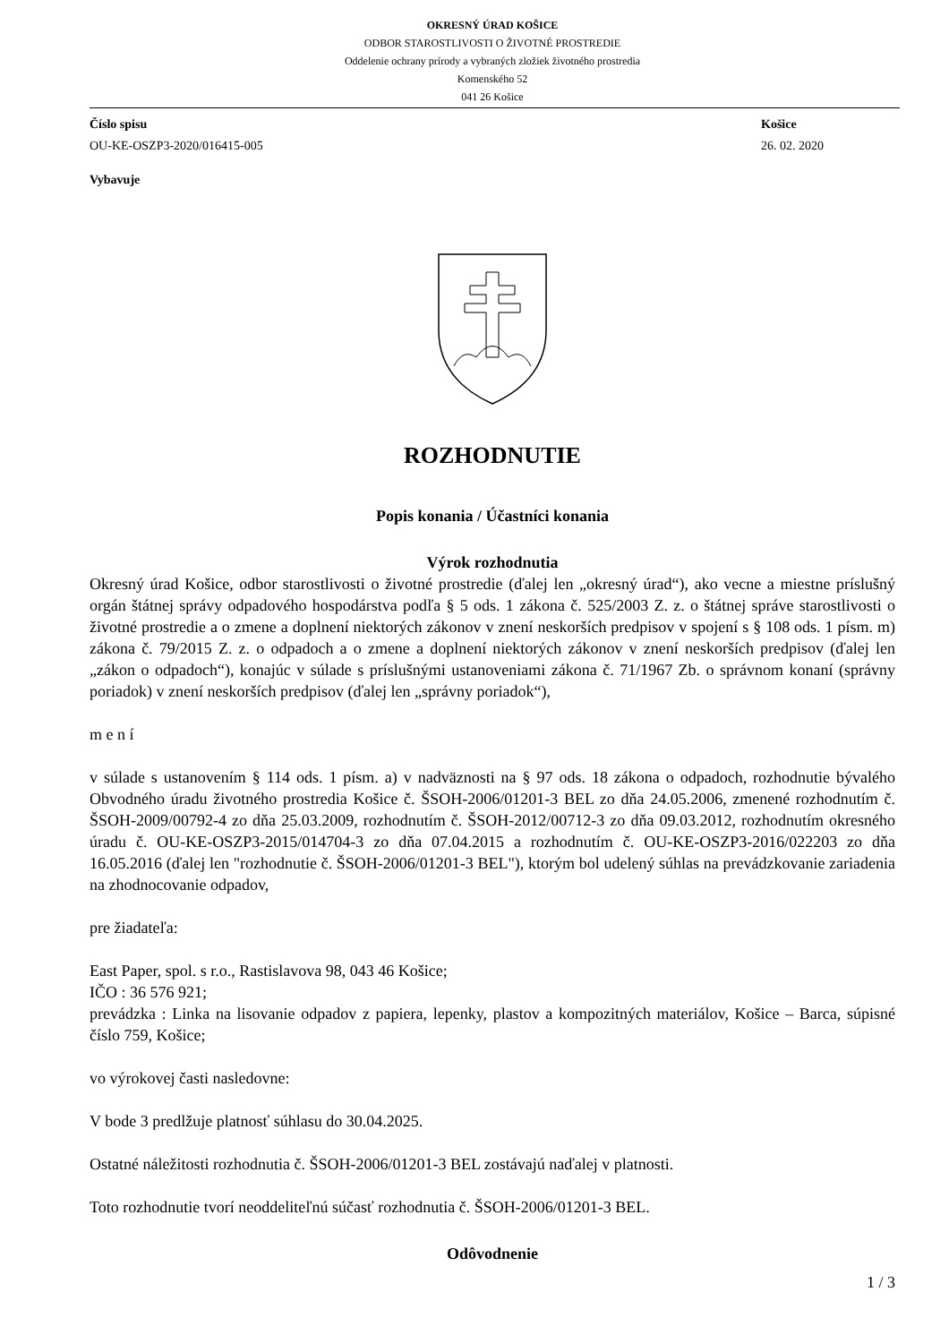OKRESNÝ ÚRAD KOŠICE
ODBOR STAROSTLIVOSTI O ŽIVOTNÉ PROSTREDIE
Oddelenie ochrany prírody a vybraných zložiek životného prostredia
Komenského 52
041 26 Košice
Číslo spisu
OU-KE-OSZP3-2020/016415-005
Košice
26. 02. 2020
Vybavuje
ROZHODNUTIE
Popis konania / Účastníci konania
Výrok rozhodnutia
Okresný úrad Košice, odbor starostlivosti o životné prostredie (ďalej len „okresný úrad“), ako vecne a miestne príslušný orgán štátnej správy odpadového hospodárstva podľa § 5 ods. 1 zákona č. 525/2003 Z. z. o štátnej správe starostlivosti o životné prostredie a o zmene a doplnení niektorých zákonov v znení neskorších predpisov v spojení s § 108 ods. 1 písm. m) zákona č. 79/2015 Z. z. o odpadoch a o zmene a doplnení niektorých zákonov v znení neskorších predpisov (ďalej len „zákon o odpadoch“), konajúc v súlade s príslušnými ustanoveniami zákona č. 71/1967 Zb. o správnom konaní (správny poriadok) v znení neskorších predpisov (ďalej len „správny poriadok“),
m e n í
v súlade s ustanovením § 114 ods. 1 písm. a) v nadväznosti na § 97 ods. 18 zákona o odpadoch, rozhodnutie bývalého Obvodného úradu životného prostredia Košice č. ŠSOH-2006/01201-3 BEL zo dňa 24.05.2006, zmenené rozhodnutím č. ŠSOH-2009/00792-4 zo dňa 25.03.2009, rozhodnutím č. ŠSOH-2012/00712-3 zo dňa 09.03.2012, rozhodnutím okresného úradu č. OU-KE-OSZP3-2015/014704-3 zo dňa 07.04.2015 a rozhodnutím č. OU-KE-OSZP3-2016/022203 zo dňa 16.05.2016 (ďalej len "rozhodnutie č. ŠSOH-2006/01201-3 BEL"), ktorým bol udelený súhlas na prevádzkovanie zariadenia na zhodnocovanie odpadov,
pre žiadateľa:
East Paper, spol. s r.o., Rastislavova 98, 043 46 Košice;
IČO : 36 576 921;
prevádzka : Linka na lisovanie odpadov z papiera, lepenky, plastov a kompozitných materiálov, Košice – Barca, súpisné číslo 759, Košice;
vo výrokovej časti nasledovne:
V bode 3 predlžuje platnosť súhlasu do 30.04.2025.
Ostatné náležitosti rozhodnutia č. ŠSOH-2006/01201-3 BEL zostávajú naďalej v platnosti.
Toto rozhodnutie tvorí neoddeliteľnú súčasť rozhodnutia č. ŠSOH-2006/01201-3 BEL.
Odôvodnenie
1 / 3